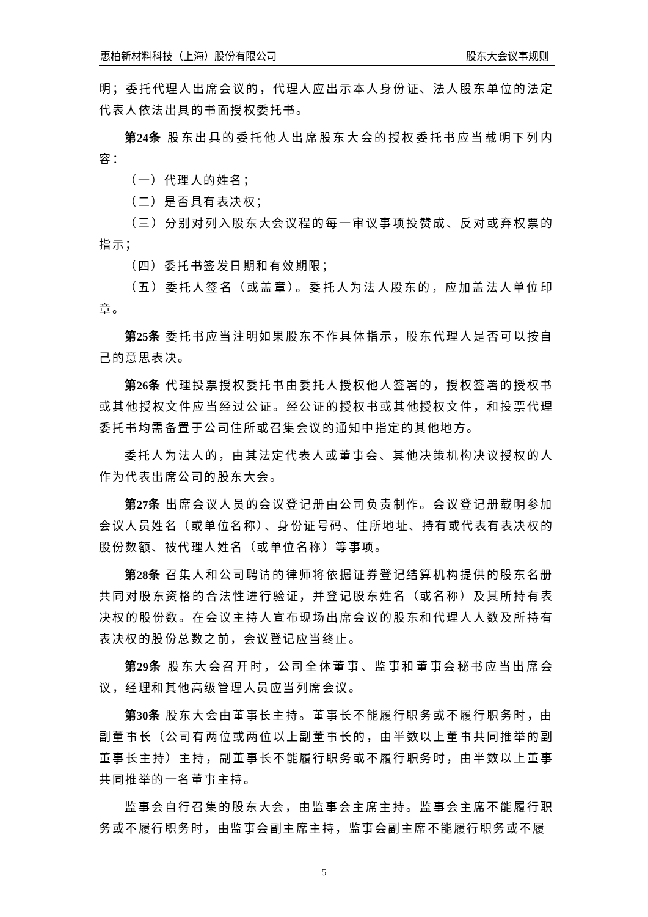惠柏新材料科技（上海）股份有限公司 股东大会议事规则
明；委托代理人出席会议的，代理人应出示本人身份证、法人股东单位的法定代表人依法出具的书面授权委托书。
第24条 股东出具的委托他人出席股东大会的授权委托书应当载明下列内容：
（一）代理人的姓名；
（二）是否具有表决权；
（三）分别对列入股东大会议程的每一审议事项投赞成、反对或弃权票的指示；
（四）委托书签发日期和有效期限；
（五）委托人签名（或盖章）。委托人为法人股东的，应加盖法人单位印章。
第25条 委托书应当注明如果股东不作具体指示，股东代理人是否可以按自己的意思表决。
第26条 代理投票授权委托书由委托人授权他人签署的，授权签署的授权书或其他授权文件应当经过公证。经公证的授权书或其他授权文件，和投票代理委托书均需备置于公司住所或召集会议的通知中指定的其他地方。
委托人为法人的，由其法定代表人或董事会、其他决策机构决议授权的人作为代表出席公司的股东大会。
第27条 出席会议人员的会议登记册由公司负责制作。会议登记册载明参加会议人员姓名（或单位名称）、身份证号码、住所地址、持有或代表有表决权的股份数额、被代理人姓名（或单位名称）等事项。
第28条 召集人和公司聘请的律师将依据证券登记结算机构提供的股东名册共同对股东资格的合法性进行验证，并登记股东姓名（或名称）及其所持有表决权的股份数。在会议主持人宣布现场出席会议的股东和代理人人数及所持有表决权的股份总数之前，会议登记应当终止。
第29条 股东大会召开时，公司全体董事、监事和董事会秘书应当出席会议，经理和其他高级管理人员应当列席会议。
第30条 股东大会由董事长主持。董事长不能履行职务或不履行职务时，由副董事长（公司有两位或两位以上副董事长的，由半数以上董事共同推举的副董事长主持）主持，副董事长不能履行职务或不履行职务时，由半数以上董事共同推举的一名董事主持。
监事会自行召集的股东大会，由监事会主席主持。监事会主席不能履行职务或不履行职务时，由监事会副主席主持，监事会副主席不能履行职务或不履
5